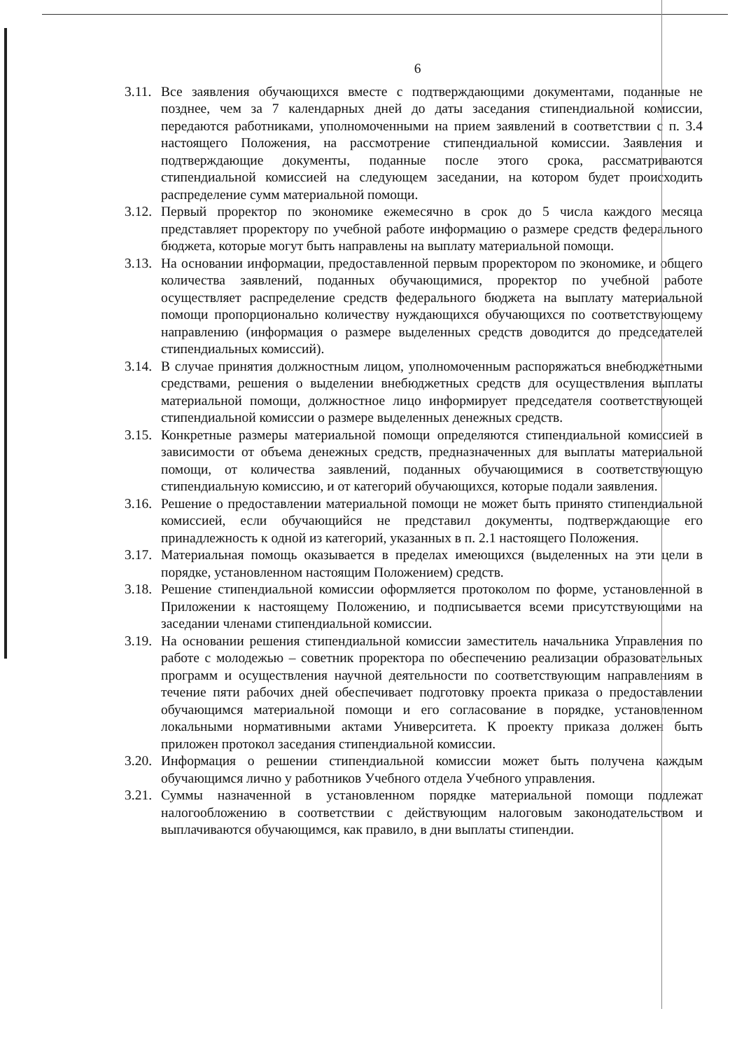6
3.11. Все заявления обучающихся вместе с подтверждающими документами, поданные не позднее, чем за 7 календарных дней до даты заседания стипендиальной комиссии, передаются работниками, уполномоченными на прием заявлений в соответствии с п. 3.4 настоящего Положения, на рассмотрение стипендиальной комиссии. Заявления и подтверждающие документы, поданные после этого срока, рассматриваются стипендиальной комиссией на следующем заседании, на котором будет происходить распределение сумм материальной помощи.
3.12. Первый проректор по экономике ежемесячно в срок до 5 числа каждого месяца представляет проректору по учебной работе информацию о размере средств федерального бюджета, которые могут быть направлены на выплату материальной помощи.
3.13. На основании информации, предоставленной первым проректором по экономике, и общего количества заявлений, поданных обучающимися, проректор по учебной работе осуществляет распределение средств федерального бюджета на выплату материальной помощи пропорционально количеству нуждающихся обучающихся по соответствующему направлению (информация о размере выделенных средств доводится до председателей стипендиальных комиссий).
3.14. В случае принятия должностным лицом, уполномоченным распоряжаться внебюджетными средствами, решения о выделении внебюджетных средств для осуществления выплаты материальной помощи, должностное лицо информирует председателя соответствующей стипендиальной комиссии о размере выделенных денежных средств.
3.15. Конкретные размеры материальной помощи определяются стипендиальной комиссией в зависимости от объема денежных средств, предназначенных для выплаты материальной помощи, от количества заявлений, поданных обучающимися в соответствующую стипендиальную комиссию, и от категорий обучающихся, которые подали заявления.
3.16. Решение о предоставлении материальной помощи не может быть принято стипендиальной комиссией, если обучающийся не представил документы, подтверждающие его принадлежность к одной из категорий, указанных в п. 2.1 настоящего Положения.
3.17. Материальная помощь оказывается в пределах имеющихся (выделенных на эти цели в порядке, установленном настоящим Положением) средств.
3.18. Решение стипендиальной комиссии оформляется протоколом по форме, установленной в Приложении к настоящему Положению, и подписывается всеми присутствующими на заседании членами стипендиальной комиссии.
3.19. На основании решения стипендиальной комиссии заместитель начальника Управления по работе с молодежью – советник проректора по обеспечению реализации образовательных программ и осуществления научной деятельности по соответствующим направлениям в течение пяти рабочих дней обеспечивает подготовку проекта приказа о предоставлении обучающимся материальной помощи и его согласование в порядке, установленном локальными нормативными актами Университета. К проекту приказа должен быть приложен протокол заседания стипендиальной комиссии.
3.20. Информация о решении стипендиальной комиссии может быть получена каждым обучающимся лично у работников Учебного отдела Учебного управления.
3.21. Суммы назначенной в установленном порядке материальной помощи подлежат налогообложению в соответствии с действующим налоговым законодательством и выплачиваются обучающимся, как правило, в дни выплаты стипендии.